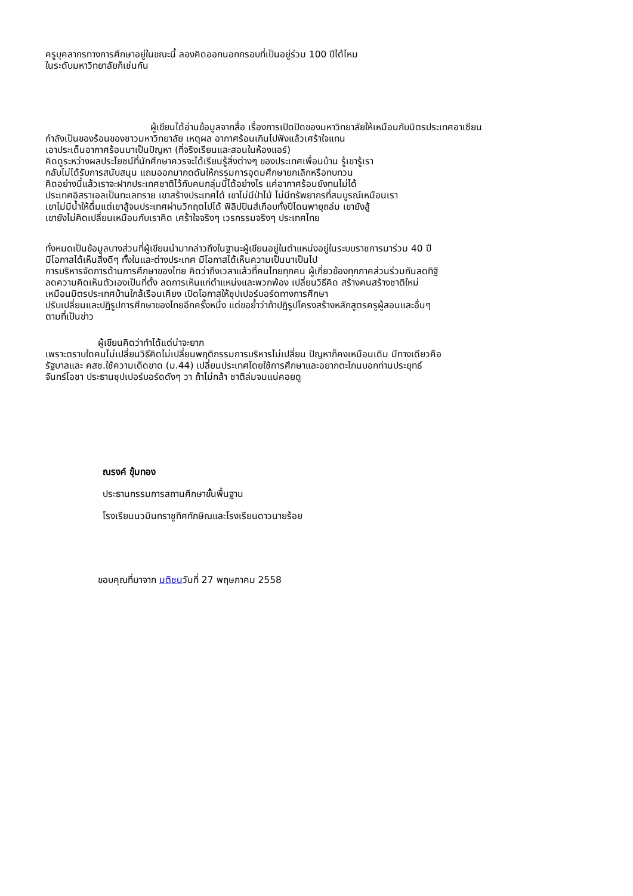ครูบุคลากรทางการศึกษาอยู่ในขณะนี้ ลองคิดออกนอกกรอบที่เป็นอยู่ร่วม 100 ปีได้ไหม
ในระดับมหาวิทยาลัยก็เช่นกัน
ผู้เขียนได้อ่านข้อมูลจากสื่อ เรื่องการเปิดปิดของมหาวิทยาลัยให้เหมือนกับมิตรประเทศอาเซียน
กำลังเป็นของร้อนของชาวมหาวิทยาลัย เหตุผล อากาศร้อนเกินไปฟังแล้วเศร้าใจแทน
เอาประเด็นอากาศร้อนมาเป็นปัญหา (ที่จริงเรียนและสอนในห้องแอร์)
คิดดูระหว่างผลประโยชน์ที่นักศึกษาควรจะได้เรียนรู้สิ่งต่างๆ ของประเทศเพื่อนบ้าน รู้เขารู้เรา
กลับไม่ได้รับการสนับสนุน แถมออกมากดดันให้กรรมการอุดมศึกษายกเลิกหรือทบทวน
คิดอย่างนี้แล้วเราจะฝากประเทศชาติไว้กับคนกลุ่มนี้ได้อย่างไร แค่อากาศร้อนยังทนไม่ได้
ประเทศอิสราเอลเป็นทะเลทราย เขาสร้างประเทศได้ เขาไม่มีป่าไม้ ไม่มีทรัพยากรที่สมบูรณ์เหมือนเรา
เขาไม่มีน้ำให้ดื่มแต่เขาสู้จนประเทศผ่านวิกฤตไปได้ ฟิลิปปินส์เกือบทั้งปีโดนพายุถล่ม เขายังสู้
เขายังไม่คิดเปลี่ยนเหมือนกับเราคิด เศร้าใจจริงๆ เวรกรรมจริงๆ ประเทศไทย
ทั้งหมดเป็นข้อมูลบางส่วนที่ผู้เขียนนำมากล่าวถึงในฐานะผู้เขียนอยู่ในตำแหน่งอยู่ในระบบราชการมาร่วม 40 ปี
มีโอกาสได้เห็นสิ่งดีๆ ทั้งในและต่างประเทศ มีโอกาสได้เห็นความเป็นมาเป็นไป
การบริหารจัดการด้านการศึกษาของไทย คิดว่าถึงเวลาแล้วที่คนไทยทุกคน ผู้เกี่ยวข้องทุกภาคส่วนร่วมกันลดทิฐิ
ลดความคิดเห็นตัวเองเป็นที่ตั้ง ลดการเห็นแก่ตำแหน่งและพวกพ้อง เปลี่ยนวิธีคิด สร้างคนสร้างชาติใหม่
เหมือนมิตรประเทศบ้านใกล้เรือนเคียง เปิดโอกาสให้ซุปเปอร์บอร์ดทางการศึกษา
ปรับเปลี่ยนและปฏิรูปการศึกษาของไทยอีกครั้งหนึ่ง แต่ขอย้ำว่าถ้าปฏิรูปโครงสร้างหลักสูตรครูผู้สอนและอื่นๆ
ตามที่เป็นข่าว
ผู้เขียนคิดว่าทำได้แต่น่าจะยาก
เพราะตราบใดคนไม่เปลี่ยนวิธีคิดไม่เปลี่ยนพฤติกรรมการบริหารไม่เปลี่ยน ปัญหาก็คงเหมือนเดิม มีทางเดียวคือ
รัฐบาลและ คสช.ใช้ความเด็ดขาด (ม.44) เปลี่ยนประเทศโดยใช้การศึกษาและอยากตะโกนบอกท่านประยุทธ์
จันทร์โอชา ประธานซุปเปอร์บอร์ดดังๆ วา ถ้าไม่กล้า ชาติล่มจมแน่คอยดู
ณรงค์ ขุ้มทอง
ประธานกรรมการสถานศึกษาขั้นพื้นฐาน
โรงเรียนนวมินทราชูทิศทักษิณและโรงเรียนดาวนายร้อย
ขอบคุณที่มาจาก มติชนวันที่ 27 พฤษภาคม 2558